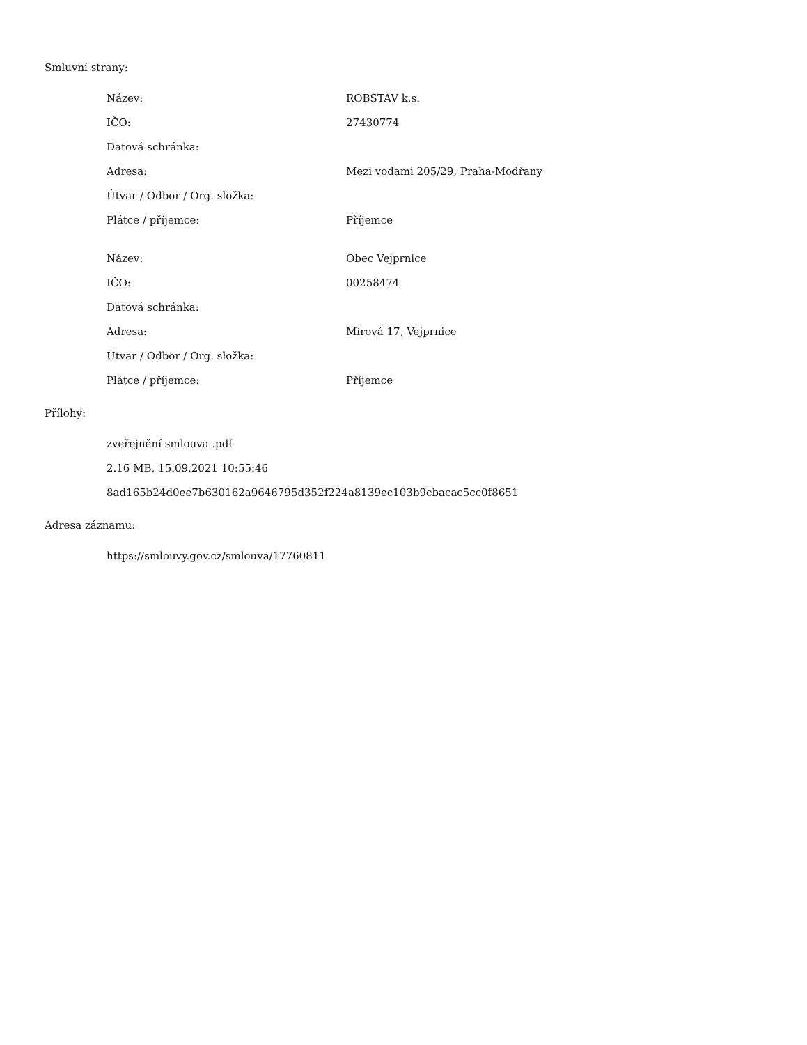Smluvní strany:
| Název: | ROBSTAV k.s. |
| IČO: | 27430774 |
| Datová schránka: | |
| Adresa: | Mezi vodami 205/29, Praha-Modřany |
| Útvar / Odbor / Org. složka: | |
| Plátce / příjemce: | Příjemce |
| Název: | Obec Vejprnice |
| IČO: | 00258474 |
| Datová schránka: | |
| Adresa: | Mírová 17, Vejprnice |
| Útvar / Odbor / Org. složka: | |
| Plátce / příjemce: | Příjemce |
Přílohy:
zveřejnění smlouva .pdf
2.16 MB, 15.09.2021 10:55:46
8ad165b24d0ee7b630162a9646795d352f224a8139ec103b9cbacac5cc0f8651
Adresa záznamu:
https://smlouvy.gov.cz/smlouva/17760811